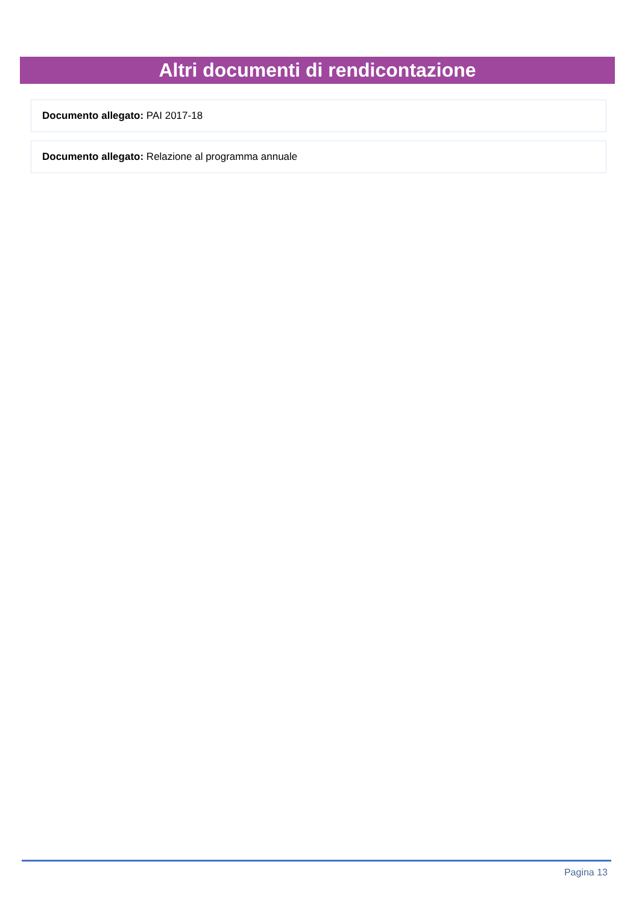Altri documenti di rendicontazione
Documento allegato: PAI 2017-18
Documento allegato: Relazione al programma annuale
Pagina 13